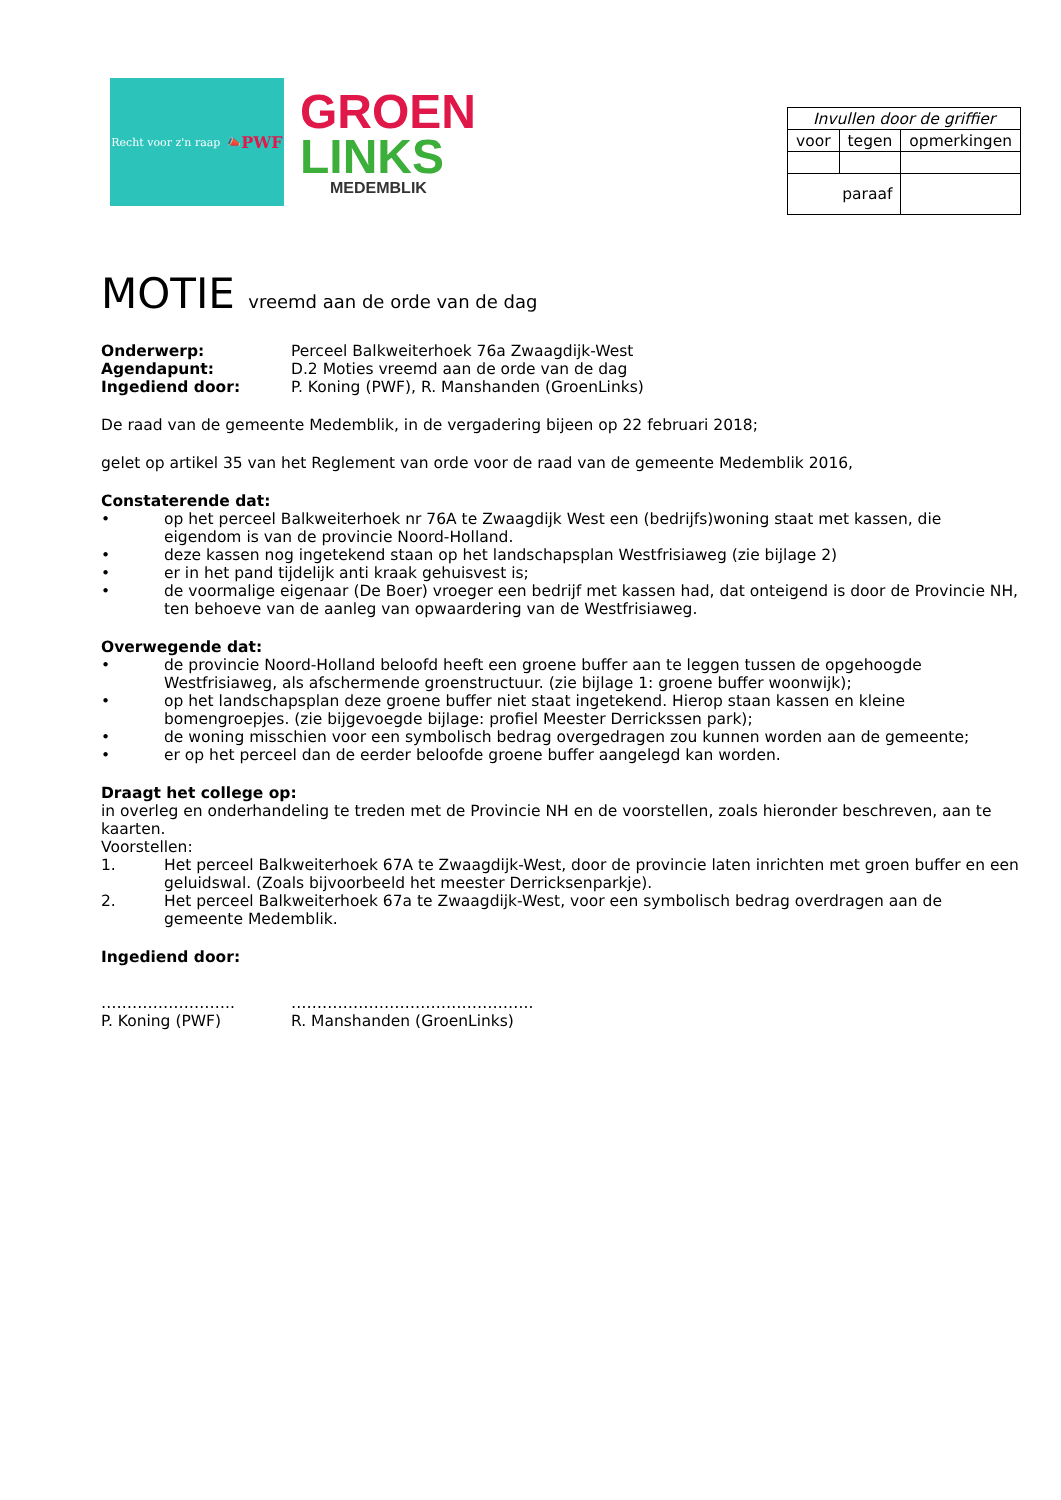Recht voor z'n raap 📣 PWF
GROEN
LINKS
MEDEMBLIK
| Invullen door de griffier | | |
| voor | tegen | opmerkingen |
| paraaf | | |
MOTIE vreemd aan de orde van de dag
Onderwerp: Perceel Balkweiterhoek 76a Zwaagdijk-West
Agendapunt: D.2 Moties vreemd aan de orde van de dag
Ingediend door: P. Koning (PWF), R. Manshanden (GroenLinks)
De raad van de gemeente Medemblik, in de vergadering bijeen op 22 februari 2018;
gelet op artikel 35 van het Reglement van orde voor de raad van de gemeente Medemblik 2016,
Constaterende dat:
• op het perceel Balkweiterhoek nr 76A te Zwaagdijk West een (bedrijfs)woning staat met kassen, die eigendom is van de provincie Noord-Holland.
• deze kassen nog ingetekend staan op het landschapsplan Westfrisiaweg (zie bijlage 2)
• er in het pand tijdelijk anti kraak gehuisvest is;
• de voormalige eigenaar (De Boer) vroeger een bedrijf met kassen had, dat onteigend is door de Provincie NH, ten behoeve van de aanleg van opwaardering van de Westfrisiaweg.
Overwegende dat:
• de provincie Noord-Holland beloofd heeft een groene buffer aan te leggen tussen de opgehoogde Westfrisiaweg, als afschermende groenstructuur. (zie bijlage 1: groene buffer woonwijk);
• op het landschapsplan deze groene buffer niet staat ingetekend. Hierop staan kassen en kleine bomengroepjes. (zie bijgevoegde bijlage: profiel Meester Derrickssen park);
• de woning misschien voor een symbolisch bedrag overgedragen zou kunnen worden aan de gemeente;
• er op het perceel dan de eerder beloofde groene buffer aangelegd kan worden.
Draagt het college op:
in overleg en onderhandeling te treden met de Provincie NH en de voorstellen, zoals hieronder beschreven, aan te kaarten.
Voorstellen:
1. Het perceel Balkweiterhoek 67A te Zwaagdijk-West, door de provincie laten inrichten met groen buffer en een geluidswal. (Zoals bijvoorbeeld het meester Derricksenparkje).
2. Het perceel Balkweiterhoek 67a te Zwaagdijk-West, voor een symbolisch bedrag overdragen aan de gemeente Medemblik.
Ingediend door:
…………………….. ………………………………………..
P. Koning (PWF) R. Manshanden (GroenLinks)